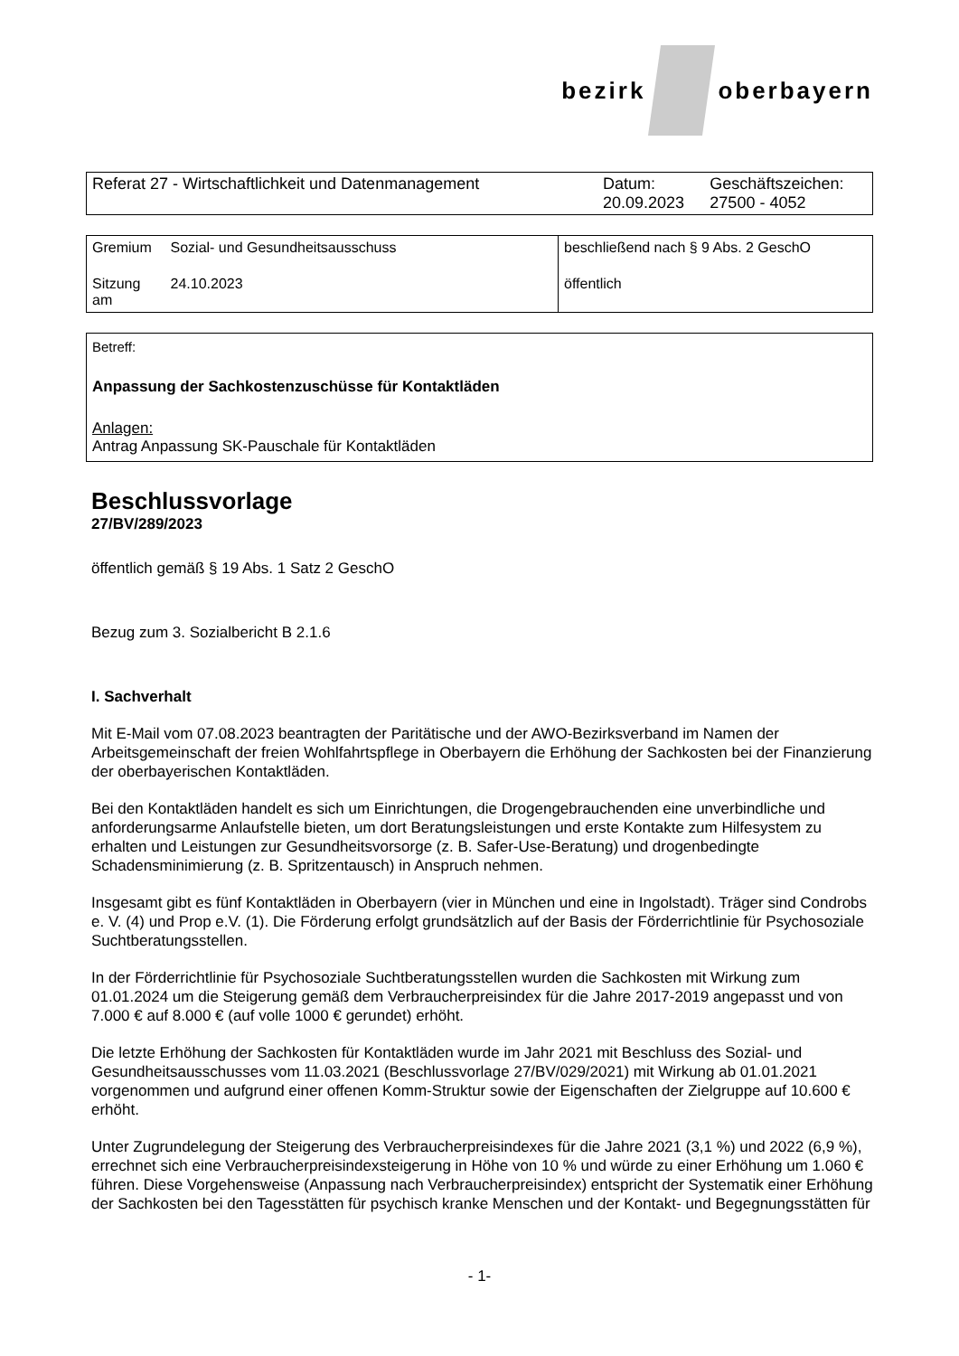bezirk oberbayern
| Referat 27 - Wirtschaftlichkeit und Datenmanagement | Datum: 20.09.2023 | Geschäftszeichen: 27500 - 4052 |
| Gremium | Sozial- und Gesundheitsausschuss | beschließend nach § 9 Abs. 2 GeschO |
| Sitzung am | 24.10.2023 | öffentlich |
Betreff:
Anpassung der Sachkostenzuschüsse für Kontaktläden
Anlagen:
Antrag Anpassung SK-Pauschale für Kontaktläden
Beschlussvorlage
27/BV/289/2023
öffentlich gemäß § 19 Abs. 1 Satz 2 GeschO
Bezug zum 3. Sozialbericht B 2.1.6
I. Sachverhalt
Mit E-Mail vom 07.08.2023 beantragten der Paritätische und der AWO-Bezirksverband im Namen der Arbeitsgemeinschaft der freien Wohlfahrtspflege in Oberbayern die Erhöhung der Sachkosten bei der Finanzierung der oberbayerischen Kontaktläden.
Bei den Kontaktläden handelt es sich um Einrichtungen, die Drogengebrauchenden eine unverbindliche und anforderungsarme Anlaufstelle bieten, um dort Beratungsleistungen und erste Kontakte zum Hilfesystem zu erhalten und Leistungen zur Gesundheitsvorsorge (z. B. Safer-Use-Beratung) und drogenbedingte Schadensminimierung (z. B. Spritzentausch) in Anspruch nehmen.
Insgesamt gibt es fünf Kontaktläden in Oberbayern (vier in München und eine in Ingolstadt). Träger sind Condrobs e. V. (4) und Prop e.V. (1). Die Förderung erfolgt grundsätzlich auf der Basis der Förderrichtlinie für Psychosoziale Suchtberatungsstellen.
In der Förderrichtlinie für Psychosoziale Suchtberatungsstellen wurden die Sachkosten mit Wirkung zum 01.01.2024 um die Steigerung gemäß dem Verbraucherpreisindex für die Jahre 2017-2019 angepasst und von 7.000 € auf 8.000 € (auf volle 1000 € gerundet) erhöht.
Die letzte Erhöhung der Sachkosten für Kontaktläden wurde im Jahr 2021 mit Beschluss des Sozial- und Gesundheitsausschusses vom 11.03.2021 (Beschlussvorlage 27/BV/029/2021) mit Wirkung ab 01.01.2021 vorgenommen und aufgrund einer offenen Komm-Struktur sowie der Eigenschaften der Zielgruppe auf 10.600 € erhöht.
Unter Zugrundelegung der Steigerung des Verbraucherpreisindexes für die Jahre 2021 (3,1 %) und 2022 (6,9 %), errechnet sich eine Verbraucherpreisindexsteigerung in Höhe von 10 % und würde zu einer Erhöhung um 1.060 € führen. Diese Vorgehensweise (Anpassung nach Verbraucherpreisindex) entspricht der Systematik einer Erhöhung der Sachkosten bei den Tagesstätten für psychisch kranke Menschen und der Kontakt- und Begegnungsstätten für
- 1-